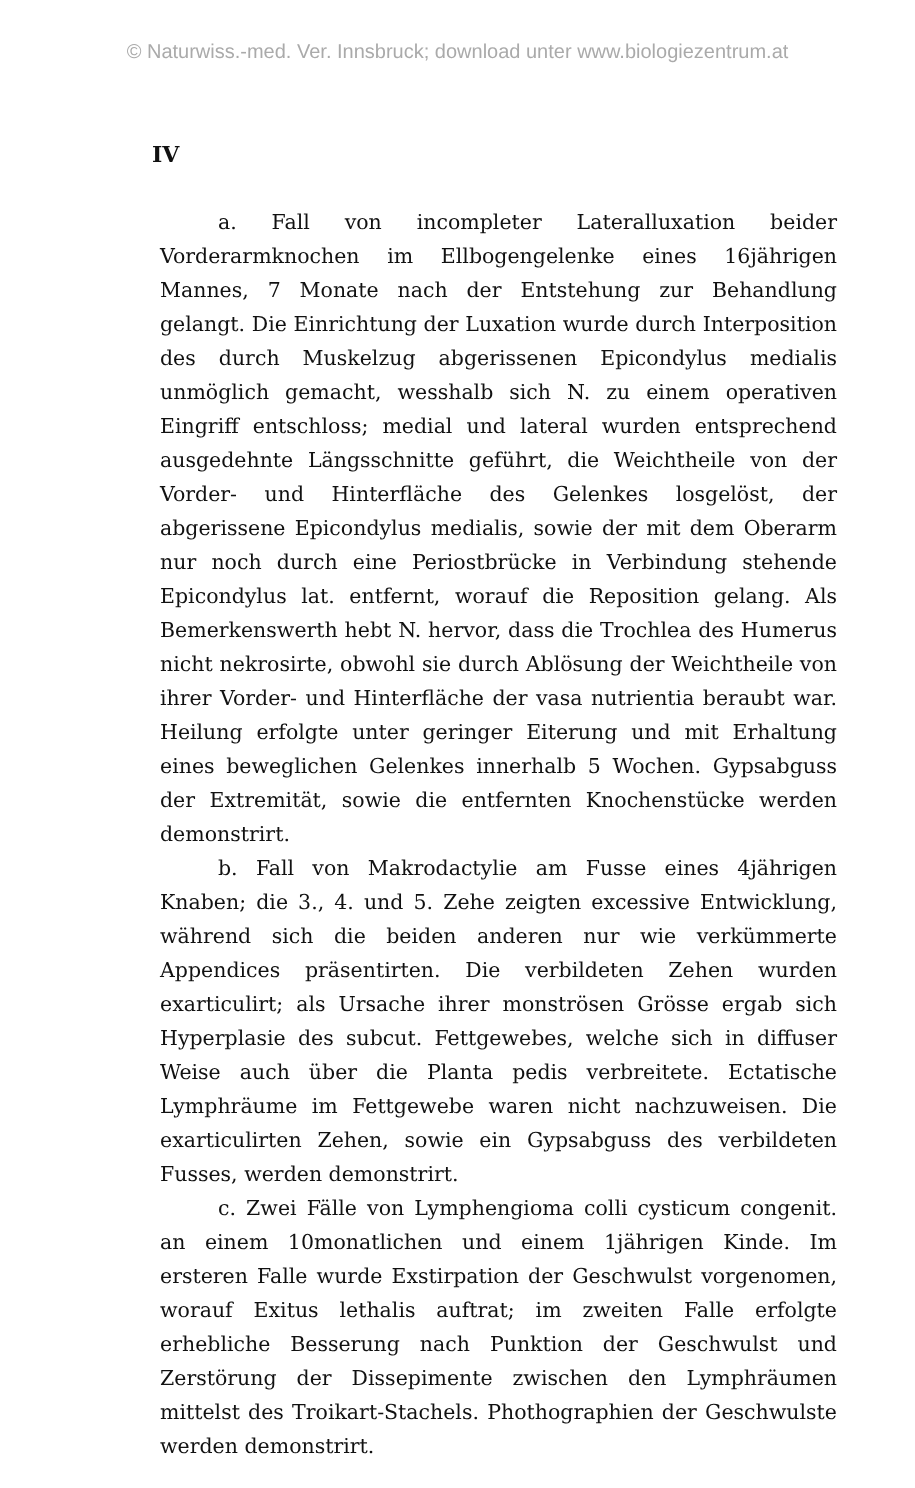© Naturwiss.-med. Ver. Innsbruck; download unter www.biologiezentrum.at
IV
a. Fall von incompleter Lateralluxation beider Vorderarmknochen im Ellbogengelenke eines 16jährigen Mannes, 7 Monate nach der Entstehung zur Behandlung gelangt. Die Einrichtung der Luxation wurde durch Interposition des durch Muskelzug abgerissenen Epicondylus medialis unmöglich gemacht, wesshalb sich N. zu einem operativen Eingriff entschloss; medial und lateral wurden entsprechend ausgedehnte Längsschnitte geführt, die Weichtheile von der Vorder- und Hinterfläche des Gelenkes losgelöst, der abgerissene Epicondylus medialis, sowie der mit dem Oberarm nur noch durch eine Periostbrücke in Verbindung stehende Epicondylus lat. entfernt, worauf die Reposition gelang. Als Bemerkenswerth hebt N. hervor, dass die Trochlea des Humerus nicht nekrosirte, obwohl sie durch Ablösung der Weichtheile von ihrer Vorder- und Hinterfläche der vasa nutrientia beraubt war. Heilung erfolgte unter geringer Eiterung und mit Erhaltung eines beweglichen Gelenkes innerhalb 5 Wochen. Gypsabguss der Extremität, sowie die entfernten Knochenstücke werden demonstrirt.
b. Fall von Makrodactylie am Fusse eines 4jährigen Knaben; die 3., 4. und 5. Zehe zeigten excessive Entwicklung, während sich die beiden anderen nur wie verkümmerte Appendices präsentirten. Die verbildeten Zehen wurden exarticulirt; als Ursache ihrer monströsen Grösse ergab sich Hyperplasie des subcut. Fettgewebes, welche sich in diffuser Weise auch über die Planta pedis verbreitete. Ectatische Lymphräume im Fettgewebe waren nicht nachzuweisen. Die exarticulirten Zehen, sowie ein Gypsabguss des verbildeten Fusses, werden demonstrirt.
c. Zwei Fälle von Lymphengioma colli cysticum congenit. an einem 10monatlichen und einem 1jährigen Kinde. Im ersteren Falle wurde Exstirpation der Geschwulst vorgenomen, worauf Exitus lethalis auftrat; im zweiten Falle erfolgte erhebliche Besserung nach Punktion der Geschwulst und Zerstörung der Dissepimente zwischen den Lymphräumen mittelst des Troikart-Stachels. Phothographien der Geschwulste werden demonstrirt.